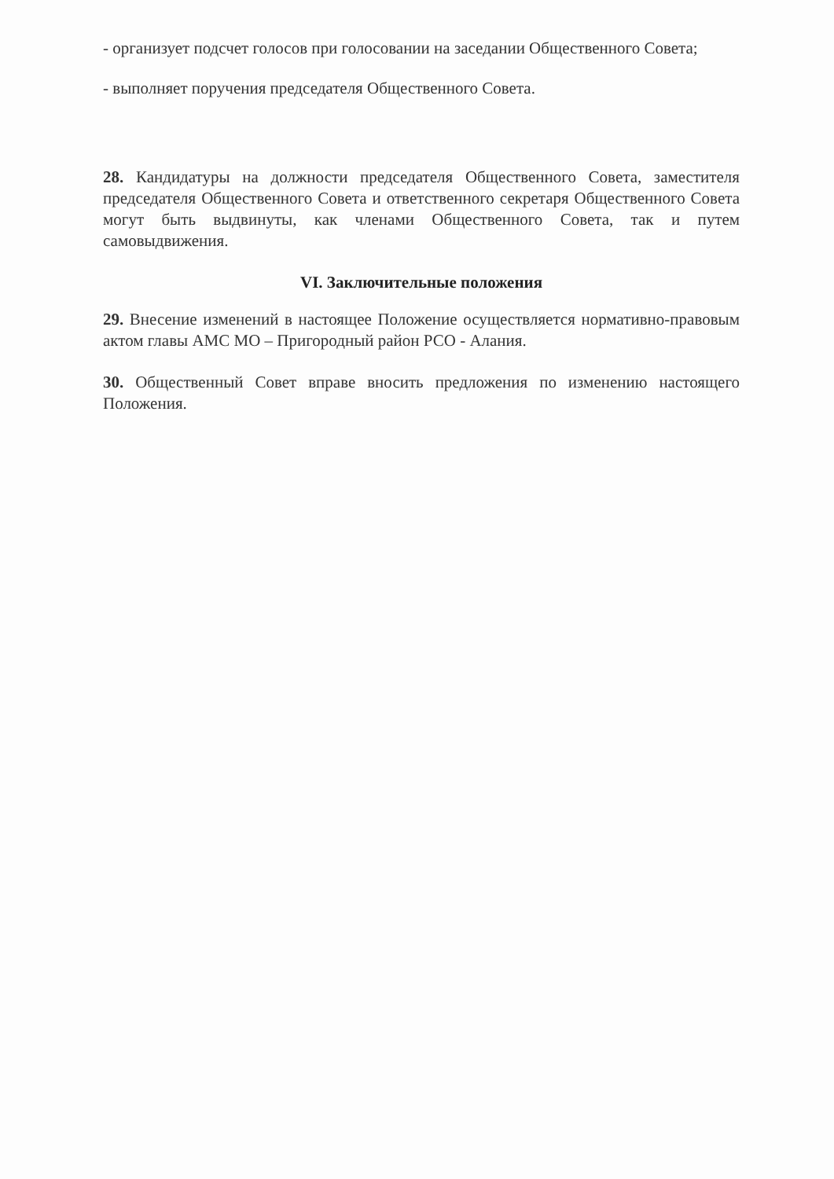- организует подсчет голосов при голосовании на заседании Общественного Совета;
- выполняет поручения председателя Общественного Совета.
28. Кандидатуры на должности председателя Общественного Совета, заместителя председателя Общественного Совета и ответственного секретаря Общественного Совета могут быть выдвинуты, как членами Общественного Совета, так и путем самовыдвижения.
VI. Заключительные положения
29. Внесение изменений в настоящее Положение осуществляется нормативно-правовым актом главы АМС МО – Пригородный район РСО - Алания.
30. Общественный Совет вправе вносить предложения по изменению настоящего Положения.